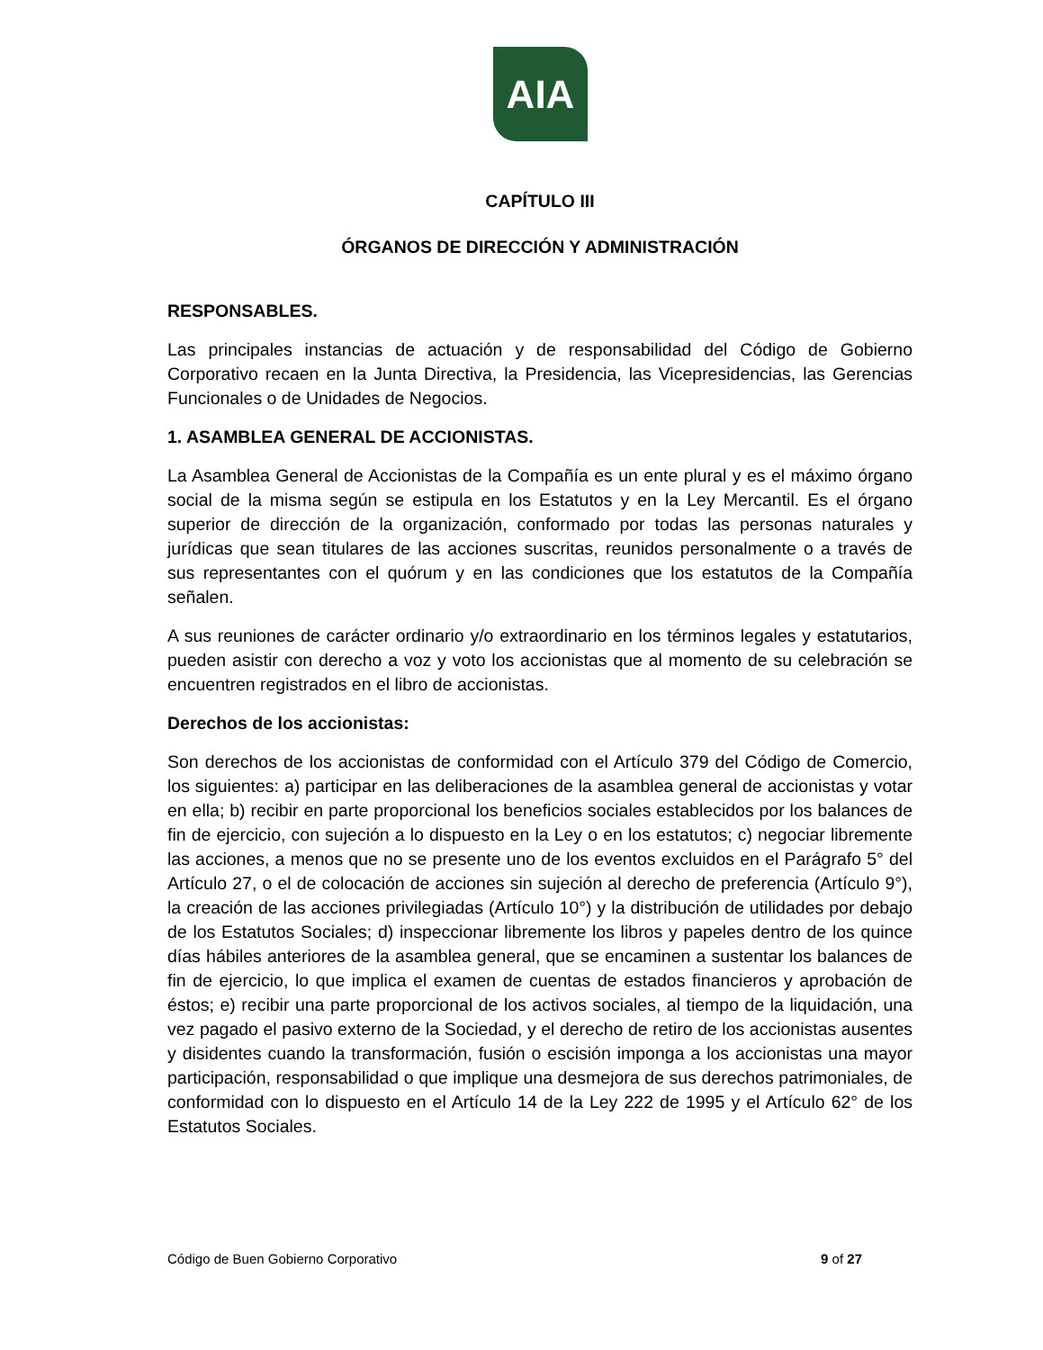AIA
CAPÍTULO III
ÓRGANOS DE DIRECCIÓN Y ADMINISTRACIÓN
RESPONSABLES.
Las principales instancias de actuación y de responsabilidad del Código de Gobierno Corporativo recaen en la Junta Directiva, la Presidencia, las Vicepresidencias, las Gerencias Funcionales o de Unidades de Negocios.
1. ASAMBLEA GENERAL DE ACCIONISTAS.
La Asamblea General de Accionistas de la Compañía es un ente plural y es el máximo órgano social de la misma según se estipula en los Estatutos y en la Ley Mercantil. Es el órgano superior de dirección de la organización, conformado por todas las personas naturales y jurídicas que sean titulares de las acciones suscritas, reunidos personalmente o a través de sus representantes con el quórum y en las condiciones que los estatutos de la Compañía señalen.
A sus reuniones de carácter ordinario y/o extraordinario en los términos legales y estatutarios, pueden asistir con derecho a voz y voto los accionistas que al momento de su celebración se encuentren registrados en el libro de accionistas.
Derechos de los accionistas:
Son derechos de los accionistas de conformidad con el Artículo 379 del Código de Comercio, los siguientes: a) participar en las deliberaciones de la asamblea general de accionistas y votar en ella; b) recibir en parte proporcional los beneficios sociales establecidos por los balances de fin de ejercicio, con sujeción a lo dispuesto en la Ley o en los estatutos; c) negociar libremente las acciones, a menos que no se presente uno de los eventos excluidos en el Parágrafo 5° del Artículo 27, o el de colocación de acciones sin sujeción al derecho de preferencia (Artículo 9°), la creación de las acciones privilegiadas (Artículo 10°) y la distribución de utilidades por debajo de los Estatutos Sociales; d) inspeccionar libremente los libros y papeles dentro de los quince días hábiles anteriores de la asamblea general, que se encaminen a sustentar los balances de fin de ejercicio, lo que implica el examen de cuentas de estados financieros y aprobación de éstos; e) recibir una parte proporcional de los activos sociales, al tiempo de la liquidación, una vez pagado el pasivo externo de la Sociedad, y el derecho de retiro de los accionistas ausentes y disidentes cuando la transformación, fusión o escisión imponga a los accionistas una mayor participación, responsabilidad o que implique una desmejora de sus derechos patrimoniales, de conformidad con lo dispuesto en el Artículo 14 de la Ley 222 de 1995 y el Artículo 62° de los Estatutos Sociales.
Código de Buen Gobierno Corporativo 9 of 27